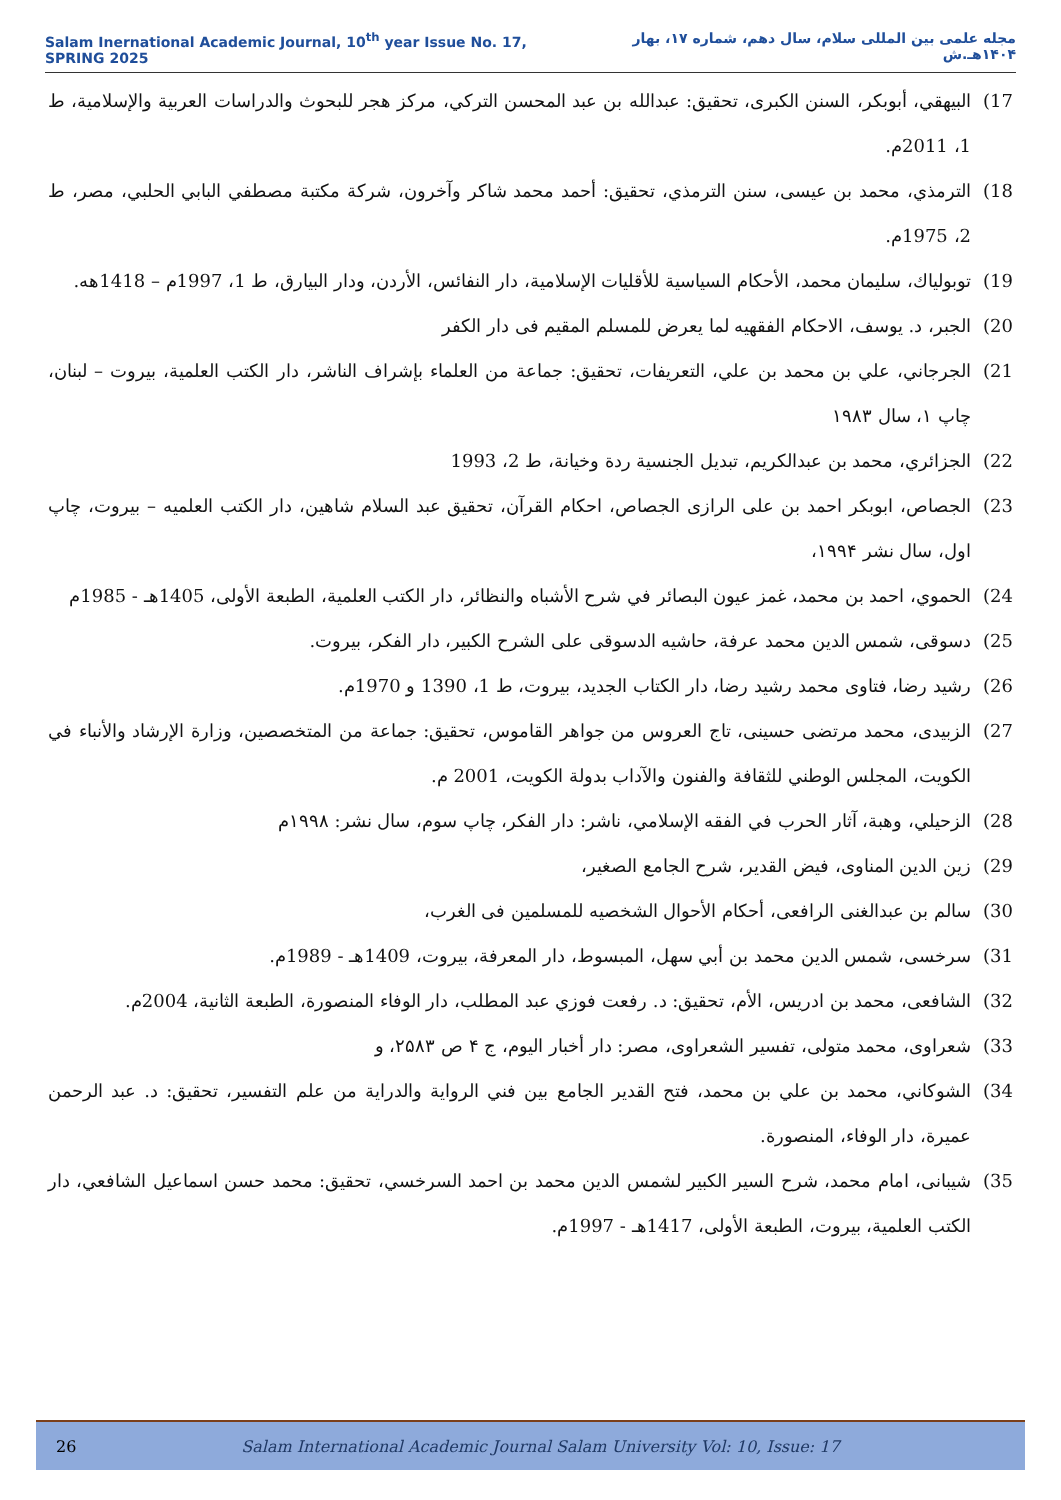Salam Inernational Academic Journal, 10<sup>th</sup> year Issue No. 17, SPRING 2025 مجله علمی بین المللی سلام، سال دهم، شماره ۱۷، بهار ۱۴۰۴هـ.ش
17) البيهقي، أبوبكر، السنن الكبرى، تحقيق: عبدالله بن عبد المحسن التركي، مركز هجر للبحوث والدراسات العربية والإسلامية، ط 1، 2011م.
18) الترمذي، محمد بن عيسى، سنن الترمذي، تحقيق: أحمد محمد شاكر وآخرون، شركة مكتبة مصطفي البابي الحلبي، مصر، ط 2، 1975م.
19) توبولياك، سليمان محمد، الأحكام السياسية للأقليات الإسلامية، دار النفائس، الأردن، ودار البيارق، ط 1، 1997م – 1418هه.
20) الجبر، د. يوسف، الاحكام الفقهيه لما يعرض للمسلم المقيم فى دار الكفر
21) الجرجاني، علي بن محمد بن علي، التعريفات، تحقيق: جماعة من العلماء بإشراف الناشر، دار الكتب العلمية، بيروت – لبنان، چاپ ۱، سال ۱۹۸۳
22) الجزائري، محمد بن عبدالكريم، تبديل الجنسية ردة وخيانة، ط 2، 1993
23) الجصاص، ابوبكر احمد بن على الرازى الجصاص، احكام القرآن، تحقيق عبد السلام شاهين، دار الكتب العلميه – بيروت، چاپ اول، سال نشر ۱۹۹۴،
24) الحموي، احمد بن محمد، غمز عيون البصائر في شرح الأشباه والنظائر، دار الكتب العلمية، الطبعة الأولى، 1405هـ - 1985م
25) دسوقى، شمس الدين محمد عرفة، حاشيه الدسوقى على الشرح الكبير، دار الفكر، بيروت.
26) رشيد رضا، فتاوى محمد رشيد رضا، دار الكتاب الجديد، بيروت، ط 1، 1390 و 1970م.
27) الزبيدى، محمد مرتضى حسينى، تاج العروس من جواهر القاموس، تحقيق: جماعة من المتخصصين، وزارة الإرشاد والأنباء في الكويت، المجلس الوطني للثقافة والفنون والآداب بدولة الكويت، 2001 م.
28) الزحيلي، وهبة، آثار الحرب في الفقه الإسلامي، ناشر: دار الفكر، چاپ سوم، سال نشر: ۱۹۹۸م
29) زين الدين المناوى، فيض القدير، شرح الجامع الصغير،
30) سالم بن عبدالغنى الرافعى، أحكام الأحوال الشخصيه للمسلمين فى الغرب،
31) سرخسى، شمس الدين محمد بن أبي سهل، المبسوط، دار المعرفة، بيروت، 1409هـ - 1989م.
32) الشافعى، محمد بن ادريس، الأم، تحقيق: د. رفعت فوزي عبد المطلب، دار الوفاء المنصورة، الطبعة الثانية، 2004م.
33) شعراوى، محمد متولى، تفسير الشعراوى، مصر: دار أخبار اليوم، ج ۴ ص ۲۵۸۳، و
34) الشوكاني، محمد بن علي بن محمد، فتح القدير الجامع بين فني الرواية والدراية من علم التفسير، تحقيق: د. عبد الرحمن عميرة، دار الوفاء، المنصورة.
35) شيبانى، امام محمد، شرح السير الكبير لشمس الدين محمد بن احمد السرخسي، تحقيق: محمد حسن اسماعيل الشافعي، دار الكتب العلمية، بيروت، الطبعة الأولى، 1417هـ - 1997م.
26 Salam International Academic Journal Salam University Vol: 10, Issue: 17